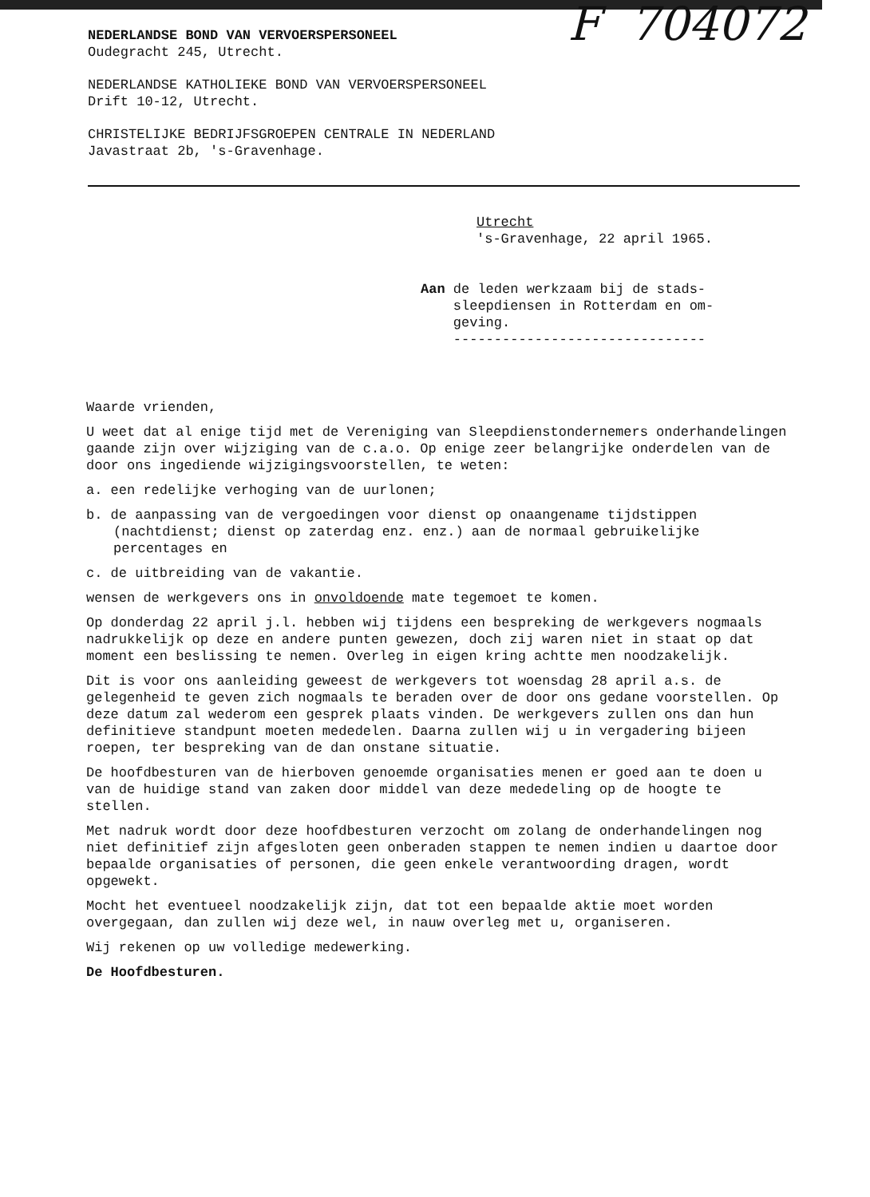F 704072
NEDERLANDSE BOND VAN VERVOERSPERSONEEL
Oudegracht 245, Utrecht.
NEDERLANDSE KATHOLIEKE BOND VAN VERVOERSPERSONEEL
Drift 10-12, Utrecht.
CHRISTELIJKE BEDRIJFSGROEPEN CENTRALE IN NEDERLAND
Javastraat 2b, 's-Gravenhage.
Utrecht
's-Gravenhage, 22 april 1965.
Aan de leden werkzaam bij de stads-
sleepdiensen in Rotterdam en om-
geving.
-------------------------------
Waarde vrienden,
U weet dat al enige tijd met de Vereniging van Sleepdienstondernemers onderhandelingen gaande zijn over wijziging van de c.a.o. Op enige zeer belangrijke onderdelen van de door ons ingediende wijzigingsvoorstellen, te weten:
a. een redelijke verhoging van de uurlonen;
b. de aanpassing van de vergoedingen voor dienst op onaangename tijdstippen (nachtdienst; dienst op zaterdag enz. enz.) aan de normaal gebruikelijke percentages en
c. de uitbreiding van de vakantie.
wensen de werkgevers ons in onvoldoende mate tegemoet te komen.
Op donderdag 22 april j.l. hebben wij tijdens een bespreking de werkgevers nogmaals nadrukkelijk op deze en andere punten gewezen, doch zij waren niet in staat op dat moment een beslissing te nemen. Overleg in eigen kring achtte men noodzakelijk.
Dit is voor ons aanleiding geweest de werkgevers tot woensdag 28 april a.s. de gelegenheid te geven zich nogmaals te beraden over de door ons gedane voorstellen. Op deze datum zal wederom een gesprek plaats vinden. De werkgevers zullen ons dan hun definitieve standpunt moeten mededelen. Daarna zullen wij u in vergadering bijeen roepen, ter bespreking van de dan onstane situatie.
De hoofdbesturen van de hierboven genoemde organisaties menen er goed aan te doen u van de huidige stand van zaken door middel van deze mededeling op de hoogte te stellen.
Met nadruk wordt door deze hoofdbesturen verzocht om zolang de onderhandelingen nog niet definitief zijn afgesloten geen onberaden stappen te nemen indien u daartoe door bepaalde organisaties of personen, die geen enkele verantwoording dragen, wordt opgewekt.
Mocht het eventueel noodzakelijk zijn, dat tot een bepaalde aktie moet worden overgegaan, dan zullen wij deze wel, in nauw overleg met u, organiseren.
Wij rekenen op uw volledige medewerking.
De Hoofdbesturen.